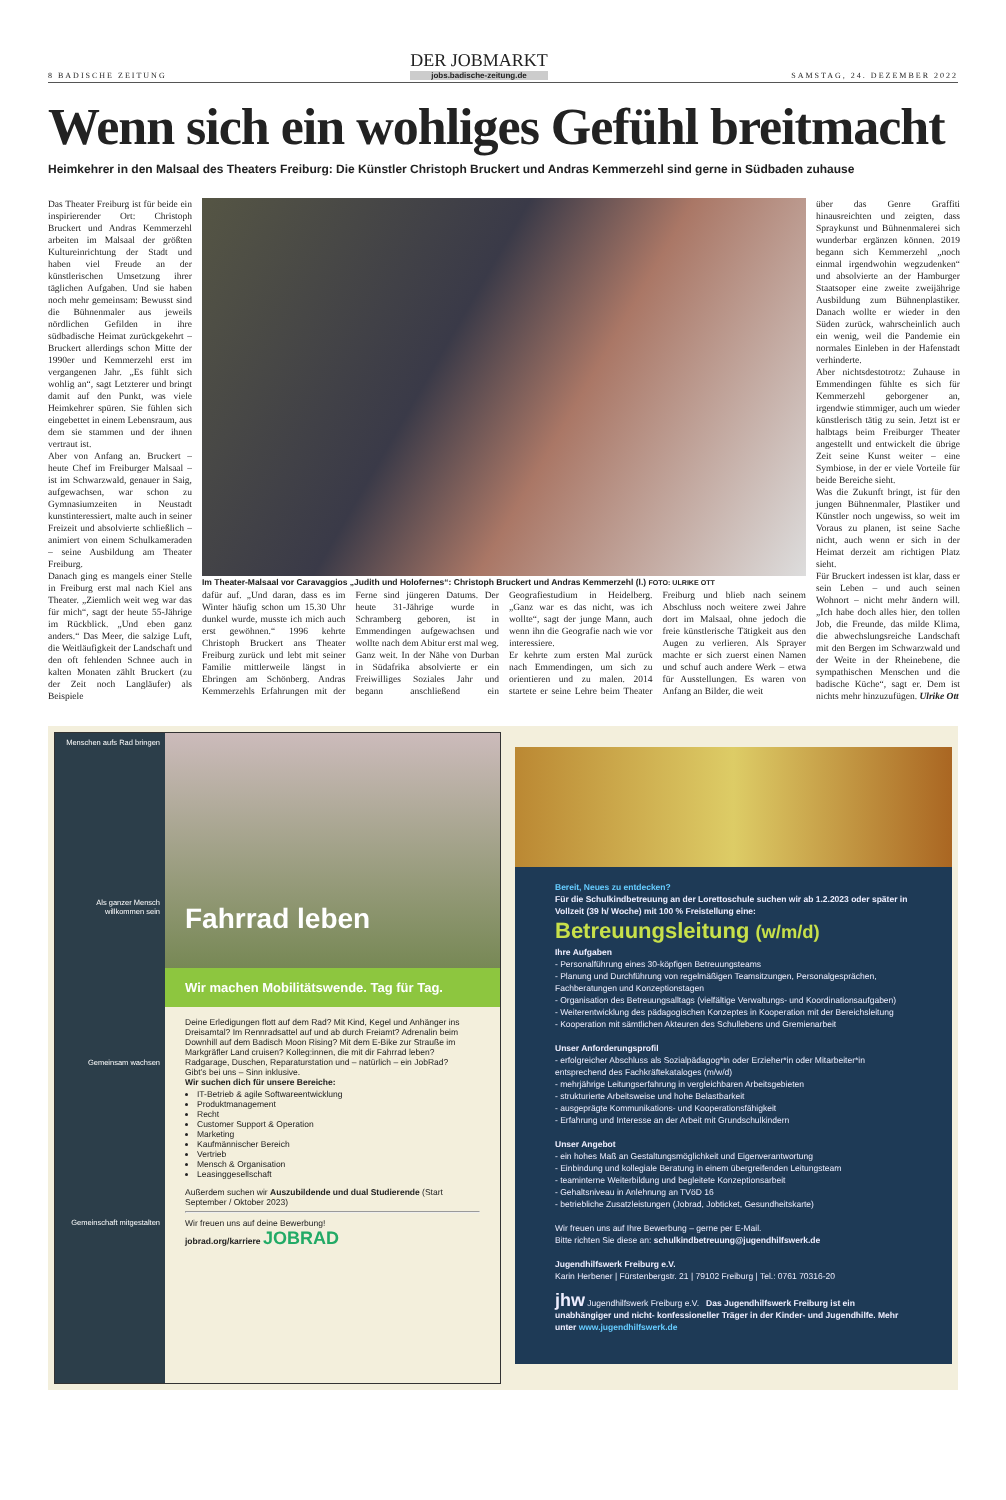8 BADISCHE ZEITUNG DER JOBMARKT
jobs.badische-zeitung.de SAMSTAG, 24. DEZEMBER 2022
Wenn sich ein wohliges Gefühl breitmacht
Heimkehrer in den Malsaal des Theaters Freiburg: Die Künstler Christoph Bruckert und Andras Kemmerzehl sind gerne in Südbaden zuhause
Das Theater Freiburg ist für beide ein inspirierender Ort: Christoph Bruckert und Andras Kemmerzehl arbeiten im Malsaal der größten Kultureinrichtung der Stadt und haben viel Freude an der künstlerischen Umsetzung ihrer täglichen Aufgaben. Und sie haben noch mehr gemeinsam: Bewusst sind die Bühnenmaler aus jeweils nördlichen Gefilden in ihre südbadische Heimat zurückgekehrt – Bruckert allerdings schon Mitte der 1990er und Kemmerzehl erst im vergangenen Jahr. „Es fühlt sich wohlig an“, sagt Letzterer und bringt damit auf den Punkt, was viele Heimkehrer spüren. Sie fühlen sich eingebettet in einem Lebensraum, aus dem sie stammen und der ihnen vertraut ist.
Aber von Anfang an. Bruckert – heute Chef im Freiburger Malsaal – ist im Schwarzwald, genauer in Saig, aufgewachsen, war schon zu Gymnasiumzeiten in Neustadt kunstinteressiert, malte auch in seiner Freizeit und absolvierte schließlich – animiert von einem Schulkameraden – seine Ausbildung am Theater Freiburg.
Danach ging es mangels einer Stelle in Freiburg erst mal nach Kiel ans Theater. „Ziemlich weit weg war das für mich“, sagt der heute 55-Jährige im Rückblick. „Und eben ganz anders.“ Das Meer, die salzige Luft, die Weitläufigkeit der Landschaft und den oft fehlenden Schnee auch in kalten Monaten zählt Bruckert (zu der Zeit noch Langläufer) als Beispiele
Im Theater-Malsaal vor Caravaggios „Judith und Holofernes“: Christoph Bruckert und Andras Kemmerzehl (l.) FOTO: ULRIKE OTT
dafür auf. „Und daran, dass es im Winter häufig schon um 15.30 Uhr dunkel wurde, musste ich mich auch erst gewöhnen.“ 1996 kehrte Christoph Bruckert ans Theater Freiburg zurück und lebt mit seiner Familie mittlerweile längst in Ebringen am Schönberg. Andras Kemmerzehls Erfahrungen mit der Ferne sind jüngeren Datums. Der heute 31-Jährige wurde in Schramberg geboren, ist in Emmendingen aufgewachsen und wollte nach dem Abitur erst mal weg. Ganz weit. In der Nähe von Durban in Südafrika absolvierte er ein Freiwilliges Soziales Jahr und begann anschließend ein Geografiestudium in Heidelberg. „Ganz war es das nicht, was ich wollte“, sagt der junge Mann, auch wenn ihn die Geografie nach wie vor interessiere.
Er kehrte zum ersten Mal zurück nach Emmendingen, um sich zu orientieren und zu malen. 2014 startete er seine Lehre beim Theater Freiburg und blieb nach seinem Abschluss noch weitere zwei Jahre dort im Malsaal, ohne jedoch die freie künstlerische Tätigkeit aus den Augen zu verlieren. Als Sprayer machte er sich zuerst einen Namen und schuf auch andere Werk – etwa für Ausstellungen. Es waren von Anfang an Bilder, die weit
über das Genre Graffiti hinausreichten und zeigten, dass Spraykunst und Bühnenmalerei sich wunderbar ergänzen können. 2019 begann sich Kemmerzehl „noch einmal irgendwohin wegzudenken“ und absolvierte an der Hamburger Staatsoper eine zweite zweijährige Ausbildung zum Bühnenplastiker. Danach wollte er wieder in den Süden zurück, wahrscheinlich auch ein wenig, weil die Pandemie ein normales Einleben in der Hafenstadt verhinderte.
Aber nichtsdestotrotz: Zuhause in Emmendingen fühlte es sich für Kemmerzehl geborgener an, irgendwie stimmiger, auch um wieder künstlerisch tätig zu sein. Jetzt ist er halbtags beim Freiburger Theater angestellt und entwickelt die übrige Zeit seine Kunst weiter – eine Symbiose, in der er viele Vorteile für beide Bereiche sieht.
Was die Zukunft bringt, ist für den jungen Bühnenmaler, Plastiker und Künstler noch ungewiss, so weit im Voraus zu planen, ist seine Sache nicht, auch wenn er sich in der Heimat derzeit am richtigen Platz sieht.
Für Bruckert indessen ist klar, dass er sein Leben – und auch seinen Wohnort – nicht mehr ändern will. „Ich habe doch alles hier, den tollen Job, die Freunde, das milde Klima, die abwechslungsreiche Landschaft mit den Bergen im Schwarzwald und der Weite in der Rheinebene, die sympathischen Menschen und die badische Küche“, sagt er. Dem ist nichts mehr hinzuzufügen. Ulrike Ott
Menschen aufs Rad bringen
Als ganzer Mensch willkommen sein
Gemeinsam wachsen
Gemeinschaft mitgestalten
Fahrrad leben
Wir machen Mobilitätswende. Tag für Tag.
Deine Erledigungen flott auf dem Rad? Mit Kind, Kegel und Anhänger ins Dreisamtal? Im Rennradsattel auf und ab durch Freiamt? Adrenalin beim Downhill auf dem Badisch Moon Rising? Mit dem E-Bike zur Strauße im Markgräfler Land cruisen? Kolleg:innen, die mit dir Fahrrad leben? Radgarage, Duschen, Reparaturstation und – natürlich – ein JobRad?
Gibt’s bei uns – Sinn inklusive.
Wir suchen dich für unsere Bereiche:
IT-Betrieb & agile Softwareentwicklung
Produktmanagement
Recht
Customer Support & Operation
Marketing
Kaufmännischer Bereich
Vertrieb
Mensch & Organisation
Leasinggesellschaft
Außerdem suchen wir Auszubildende und dual Studierende (Start September / Oktober 2023)
Wir freuen uns auf deine Bewerbung!
jobrad.org/karriere JOBRAD
Bereit, Neues zu entdecken?
Für die Schulkindbetreuung an der Lorettoschule suchen wir ab 1.2.2023 oder später in Vollzeit (39 h/ Woche) mit 100 % Freistellung eine:
Betreuungsleitung (w/m/d)
Ihre Aufgaben
- Personalführung eines 30-köpfigen Betreuungsteams
- Planung und Durchführung von regelmäßigen Teamsitzungen, Personalgesprächen, Fachberatungen und Konzeptionstagen
- Organisation des Betreuungsalltags (vielfältige Verwaltungs- und Koordinationsaufgaben)
- Weiterentwicklung des pädagogischen Konzeptes in Kooperation mit der Bereichsleitung
- Kooperation mit sämtlichen Akteuren des Schullebens und Gremienarbeit
Unser Anforderungsprofil
- erfolgreicher Abschluss als Sozialpädagog*in oder Erzieher*in oder Mitarbeiter*in entsprechend des Fachkräftekataloges (m/w/d)
- mehrjährige Leitungserfahrung in vergleichbaren Arbeitsgebieten
- strukturierte Arbeitsweise und hohe Belastbarkeit
- ausgeprägte Kommunikations- und Kooperationsfähigkeit
- Erfahrung und Interesse an der Arbeit mit Grundschulkindern
Unser Angebot
- ein hohes Maß an Gestaltungsmöglichkeit und Eigenverantwortung
- Einbindung und kollegiale Beratung in einem übergreifenden Leitungsteam
- teaminterne Weiterbildung und begleitete Konzeptionsarbeit
- Gehaltsniveau in Anlehnung an TVöD 16
- betriebliche Zusatzleistungen (Jobrad, Jobticket, Gesundheitskarte)
Wir freuen uns auf Ihre Bewerbung – gerne per E-Mail.
Bitte richten Sie diese an: schulkindbetreuung@jugendhilfswerk.de
Jugendhilfswerk Freiburg e.V.
Karin Herbener | Fürstenbergstr. 21 | 79102 Freiburg | Tel.: 0761 70316-20
jhw Jugendhilfswerk Freiburg e.V. Das Jugendhilfswerk Freiburg ist ein unabhängiger und nicht- konfessioneller Träger in der Kinder- und Jugendhilfe. Mehr unter www.jugendhilfswerk.de